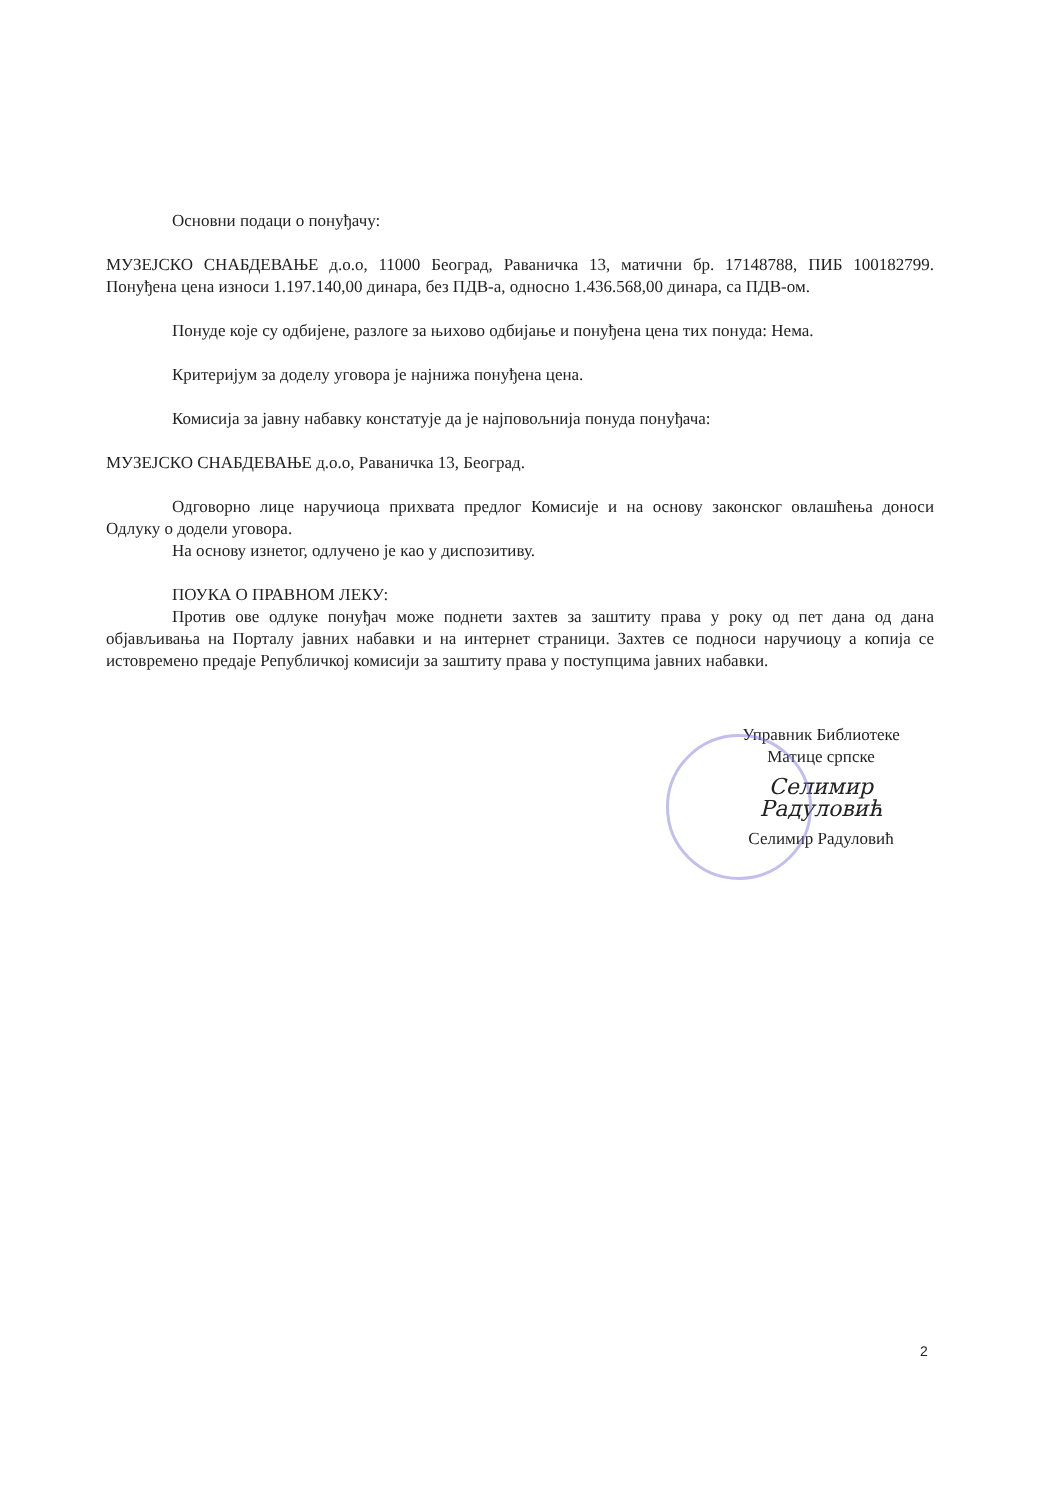Основни подаци о понуђачу:
МУЗЕЈСКО СНАБДЕВАЊЕ д.о.о, 11000 Београд, Раваничка 13, матични бр. 17148788, ПИБ 100182799. Понуђена цена износи 1.197.140,00 динара, без ПДВ-а, односно 1.436.568,00 динара, са ПДВ-ом.
Понуде које су одбијене, разлоге за њихово одбијање и понуђена цена тих понуда: Нема.
Критеријум за доделу уговора је најнижа понуђена цена.
Комисија за јавну набавку констатује да је најповољнија понуда понуђача:
МУЗЕЈСКО СНАБДЕВАЊЕ д.о.о, Раваничка 13, Београд.
Одговорно лице наручиоца прихвата предлог Комисије и на основу законског овлашћења доноси Одлуку о додели уговора.
На основу изнетог, одлучено је као у диспозитиву.
ПОУКА О ПРАВНОМ ЛЕКУ:
Против ове одлуке понуђач може поднети захтев за заштиту права у року од пет дана од дана објављивања на Порталу јавних набавки и на интернет страници. Захтев се подноси наручиоцу а копија се истовремено предаје Републичкој комисији за заштиту права у поступцима јавних набавки.
Управник Библиотеке
Матице српске
Селимир Радуловић
Селимир Радуловић
2